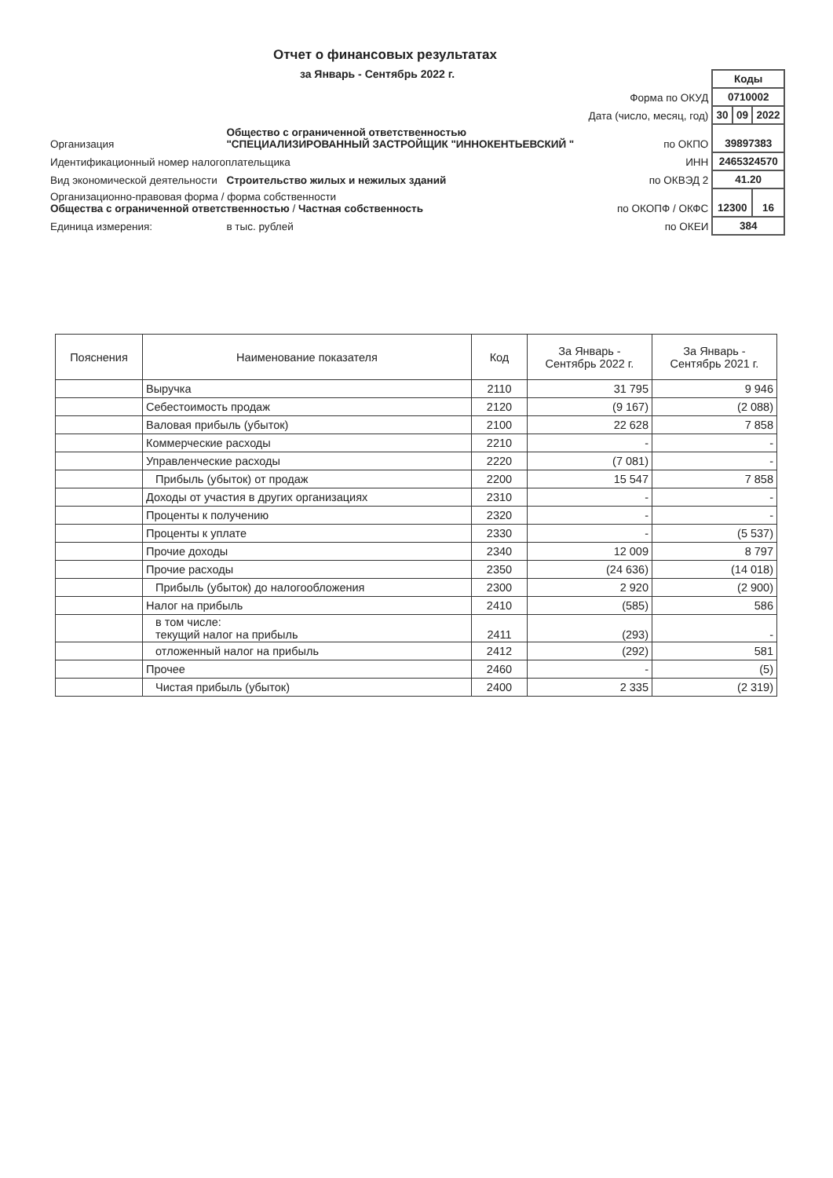Отчет о финансовых результатах
за Январь - Сентябрь 2022 г.
| | | | Коды | | |
| | | Форма по ОКУД | 0710002 | | |
| | | Дата (число, месяц, год) | 30 | 09 | 2022 |
| Организация | Общество с ограниченной ответственностью "СПЕЦИАЛИЗИРОВАННЫЙ ЗАСТРОЙЩИК "ИННОКЕНТЬЕВСКИЙ " | по ОКПО | 39897383 | | |
| Идентификационный номер налогоплательщика | | ИНН | 2465324570 | | |
| Вид экономической деятельности | Строительство жилых и нежилых зданий | по ОКВЭД 2 | 41.20 | | |
| Организационно-правовая форма / форма собственности Общества с ограниченной ответственностью / Частная собственность | | по ОКОПФ / ОКФС | 12300 | | 16 |
| Единица измерения: | в тыс. рублей | по ОКЕИ | 384 | | |
| Пояснения | Наименование показателя | Код | За Январь - Сентябрь 2022 г. | За Январь - Сентябрь 2021 г. |
| --- | --- | --- | --- | --- |
| | Выручка | 2110 | 31 795 | 9 946 |
| | Себестоимость продаж | 2120 | (9 167) | (2 088) |
| | Валовая прибыль (убыток) | 2100 | 22 628 | 7 858 |
| | Коммерческие расходы | 2210 | - | - |
| | Управленческие расходы | 2220 | (7 081) | - |
| | Прибыль (убыток) от продаж | 2200 | 15 547 | 7 858 |
| | Доходы от участия в других организациях | 2310 | - | - |
| | Проценты к получению | 2320 | - | - |
| | Проценты к уплате | 2330 | - | (5 537) |
| | Прочие доходы | 2340 | 12 009 | 8 797 |
| | Прочие расходы | 2350 | (24 636) | (14 018) |
| | Прибыль (убыток) до налогообложения | 2300 | 2 920 | (2 900) |
| | Налог на прибыль | 2410 | (585) | 586 |
| | в том числе: текущий налог на прибыль | 2411 | (293) | - |
| | отложенный налог на прибыль | 2412 | (292) | 581 |
| | Прочее | 2460 | - | (5) |
| | Чистая прибыль (убыток) | 2400 | 2 335 | (2 319) |